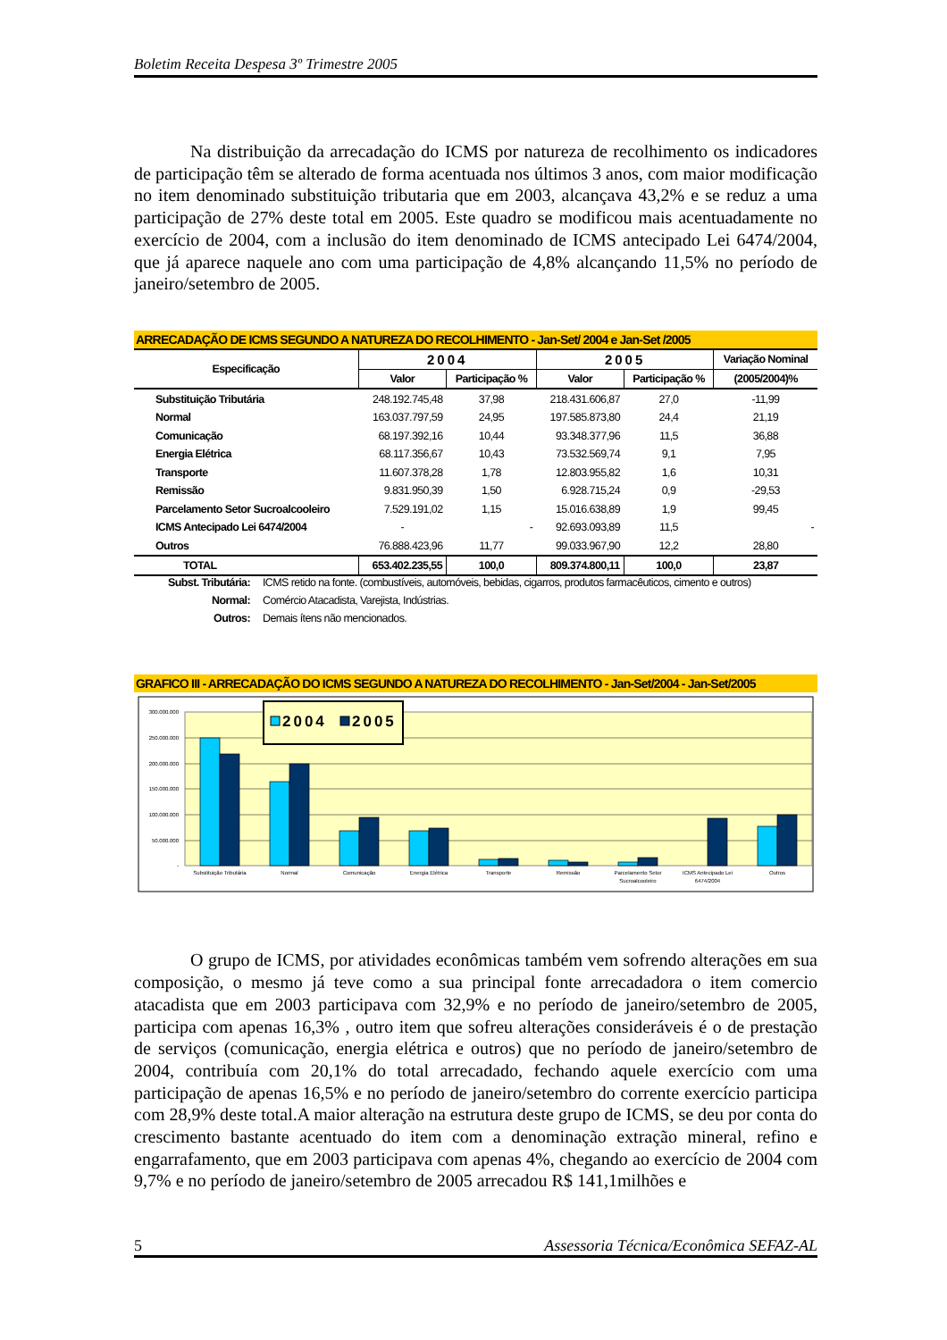Boletim Receita Despesa 3º Trimestre 2005
Na distribuição da arrecadação do ICMS por natureza de recolhimento os indicadores de participação têm se alterado de forma acentuada nos últimos 3 anos, com maior modificação no item denominado substituição tributaria que em 2003, alcançava 43,2% e se reduz a uma participação de 27% deste total em 2005. Este quadro se modificou mais acentuadamente no exercício de 2004, com a inclusão do item denominado de ICMS antecipado Lei 6474/2004, que já aparece naquele ano com uma participação de 4,8% alcançando 11,5% no período de janeiro/setembro de 2005.
ARRECADAÇÃO DE ICMS SEGUNDO A NATUREZA DO RECOLHIMENTO - Jan-Set/ 2004 e Jan-Set /2005
| Especificação | 2004 | | 2005 | | Variação Nominal |
| --- | --- | --- | --- | --- | --- |
| | Valor | Participação % | Valor | Participação % | (2005/2004)% |
| Substituição Tributária | 248.192.745,48 | 37,98 | 218.431.606,87 | 27,0 | -11,99 |
| Normal | 163.037.797,59 | 24,95 | 197.585.873,80 | 24,4 | 21,19 |
| Comunicação | 68.197.392,16 | 10,44 | 93.348.377,96 | 11,5 | 36,88 |
| Energia Elétrica | 68.117.356,67 | 10,43 | 73.532.569,74 | 9,1 | 7,95 |
| Transporte | 11.607.378,28 | 1,78 | 12.803.955,82 | 1,6 | 10,31 |
| Remissão | 9.831.950,39 | 1,50 | 6.928.715,24 | 0,9 | -29,53 |
| Parcelamento Setor Sucroalcooleiro | 7.529.191,02 | 1,15 | 15.016.638,89 | 1,9 | 99,45 |
| ICMS Antecipado Lei 6474/2004 | - | - | 92.693.093,89 | 11,5 | - |
| Outros | 76.888.423,96 | 11,77 | 99.033.967,90 | 12,2 | 28,80 |
| TOTAL | 653.402.235,55 | 100,0 | 809.374.800,11 | 100,0 | 23,87 |
Subst. Tributária: ICMS retido na fonte. (combustíveis, automóveis, bebidas, cigarros, produtos farmacêuticos, cimento e outros)
Normal: Comércio Atacadista, Varejista, Indústrias.
Outros: Demais ítens não mencionados.
GRAFICO III - ARRECADAÇÃO DO ICMS SEGUNDO A NATUREZA DO RECOLHIMENTO - Jan-Set/2004 - Jan-Set/2005
300.000.000
250.000.000
200.000.000
150.000.000
100.000.000
50.000.000
-
Substituição Tributária
Normal
Comunicação
Energia Elétrica
Transporte
Remissão
Parcelamento Setor
Sucroalcooleiro
ICMS Antecipado Lei
6474/2004
Outros
2004
2005
O grupo de ICMS, por atividades econômicas também vem sofrendo alterações em sua composição, o mesmo já teve como a sua principal fonte arrecadadora o item comercio atacadista que em 2003 participava com 32,9% e no período de janeiro/setembro de 2005, participa com apenas 16,3% , outro item que sofreu alterações consideráveis é o de prestação de serviços (comunicação, energia elétrica e outros) que no período de janeiro/setembro de 2004, contribuía com 20,1% do total arrecadado, fechando aquele exercício com uma participação de apenas 16,5% e no período de janeiro/setembro do corrente exercício participa com 28,9% deste total.A maior alteração na estrutura deste grupo de ICMS, se deu por conta do crescimento bastante acentuado do item com a denominação extração mineral, refino e engarrafamento, que em 2003 participava com apenas 4%, chegando ao exercício de 2004 com 9,7% e no período de janeiro/setembro de 2005 arrecadou R$ 141,1milhões e
5 Assessoria Técnica/Econômica SEFAZ-AL